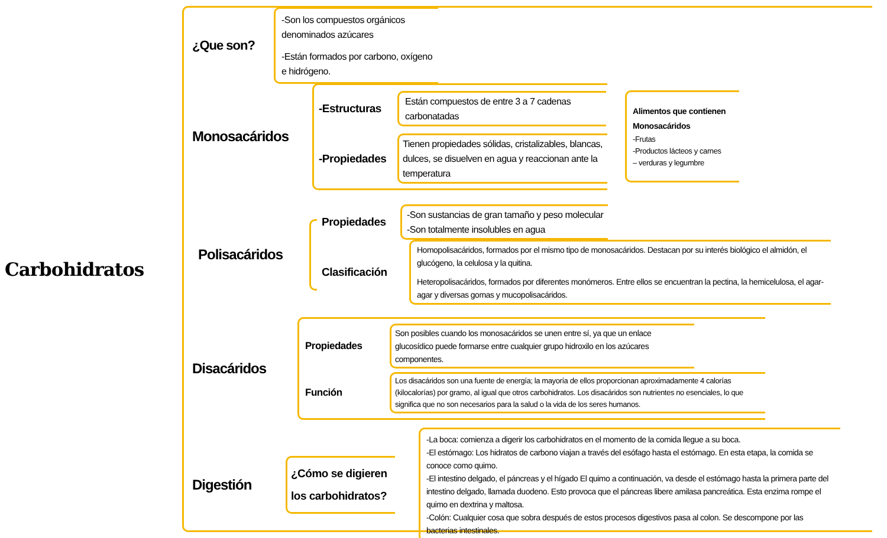Carbohidratos
¿Que son?
-Son los compuestos orgánicos
denominados azúcares
-Están formados por carbono, oxígeno
e hidrógeno.
Monosacáridos
-Estructuras
Están compuestos de entre 3 a 7 cadenas carbonatadas
-Propiedades
Tienen propiedades sólidas, cristalizables, blancas, dulces, se disuelven en agua y reaccionan ante la temperatura
Alimentos que contienen Monosacáridos
-Frutas
-Productos lácteos y carnes
– verduras y legumbre
Polisacáridos
Propiedades
-Son sustancias de gran tamaño y peso molecular
-Son totalmente insolubles en agua
Clasificación
Homopolisacáridos, formados por el mismo tipo de monosacáridos. Destacan por su interés biológico el almidón, el glucógeno, la celulosa y la quitina.
Heteropolisacáridos, formados por diferentes monómeros. Entre ellos se encuentran la pectina, la hemicelulosa, el agar-agar y diversas gomas y mucopolisacáridos.
Disacáridos
Propiedades
Son posibles cuando los monosacáridos se unen entre sí, ya que un enlace glucosídico puede formarse entre cualquier grupo hidroxilo en los azúcares componentes.
Función
Los disacáridos son una fuente de energía; la mayoría de ellos proporcionan aproximadamente 4 calorías (kilocalorías) por gramo, al igual que otros carbohidratos. Los disacáridos son nutrientes no esenciales, lo que significa que no son necesarios para la salud o la vida de los seres humanos.
Digestión
¿Cómo se digieren los carbohidratos?
-La boca: comienza a digerir los carbohidratos en el momento de la comida llegue a su boca.
-El estómago: Los hidratos de carbono viajan a través del esófago hasta el estómago. En esta etapa, la comida se conoce como quimo.
-El intestino delgado, el páncreas y el hígado El quimo a continuación, va desde el estómago hasta la primera parte del intestino delgado, llamada duodeno. Esto provoca que el páncreas libere amilasa pancreática. Esta enzima rompe el quimo en dextrina y maltosa.
-Colón: Cualquier cosa que sobra después de estos procesos digestivos pasa al colon. Se descompone por las bacterias intestinales.